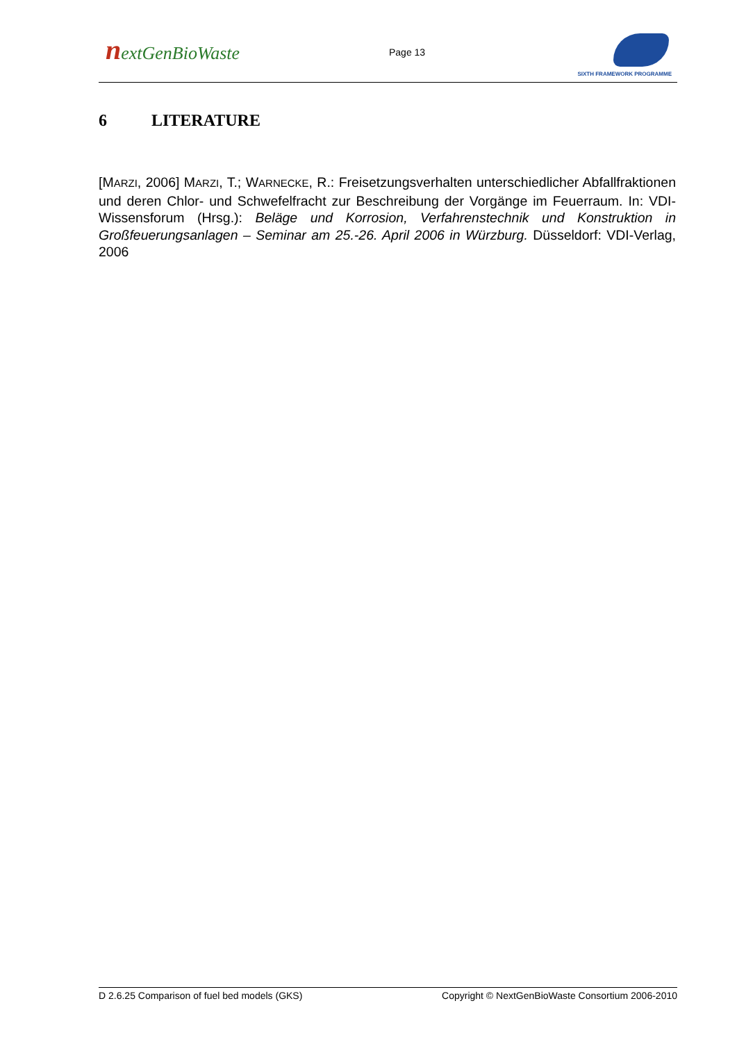nextGenBioWaste Page 13
SIXTH FRAMEWORK PROGRAMME
6 LITERATURE
[MARZI, 2006] MARZI, T.; WARNECKE, R.: Freisetzungsverhalten unterschiedlicher Abfallfraktionen und deren Chlor- und Schwefelfracht zur Beschreibung der Vorgänge im Feuerraum. In: VDI-Wissensforum (Hrsg.): Beläge und Korrosion, Verfahrenstechnik und Konstruktion in Großfeuerungsanlagen – Seminar am 25.-26. April 2006 in Würzburg. Düsseldorf: VDI-Verlag, 2006
D 2.6.25 Comparison of fuel bed models (GKS) Copyright © NextGenBioWaste Consortium 2006-2010